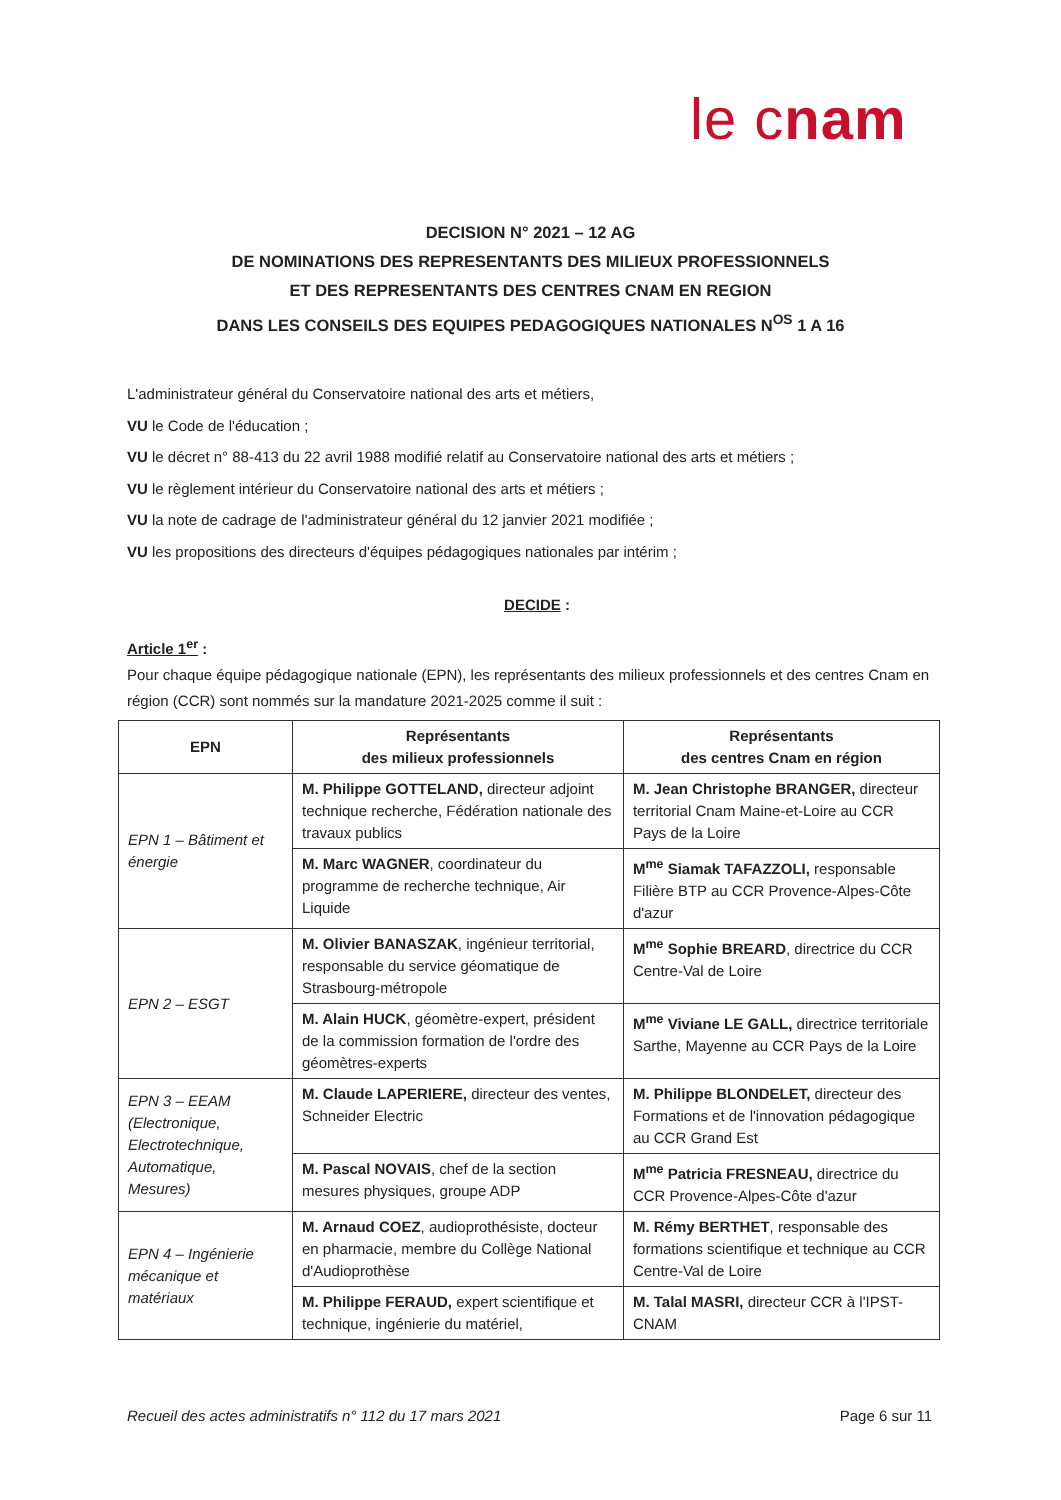le cnam
DECISION N° 2021 – 12 AG
DE NOMINATIONS DES REPRESENTANTS DES MILIEUX PROFESSIONNELS
ET DES REPRESENTANTS DES CENTRES CNAM EN REGION
DANS LES CONSEILS DES EQUIPES PEDAGOGIQUES NATIONALES N<sup>OS</sup> 1 A 16
L'administrateur général du Conservatoire national des arts et métiers,
VU le Code de l'éducation ;
VU le décret n° 88-413 du 22 avril 1988 modifié relatif au Conservatoire national des arts et métiers ;
VU le règlement intérieur du Conservatoire national des arts et métiers ;
VU la note de cadrage de l'administrateur général du 12 janvier 2021 modifiée ;
VU les propositions des directeurs d'équipes pédagogiques nationales par intérim ;
DECIDE :
Article 1<sup>er</sup> :
Pour chaque équipe pédagogique nationale (EPN), les représentants des milieux professionnels et des centres Cnam en région (CCR) sont nommés sur la mandature 2021-2025 comme il suit :
| EPN | Représentants des milieux professionnels | Représentants des centres Cnam en région |
| --- | --- | --- |
| EPN 1 – Bâtiment et énergie | M. Philippe GOTTELAND, directeur adjoint technique recherche, Fédération nationale des travaux publics | M. Jean Christophe BRANGER, directeur territorial Cnam Maine-et-Loire au CCR Pays de la Loire |
| | M. Marc WAGNER , coordinateur du programme de recherche technique, Air Liquide | M<sup>me</sup> Siamak TAFAZZOLI, responsable Filière BTP au CCR Provence-Alpes-Côte d'azur |
| EPN 2 – ESGT | M. Olivier BANASZAK , ingénieur territorial, responsable du service géomatique de Strasbourg-métropole | M<sup>me</sup> Sophie BREARD , directrice du CCR Centre-Val de Loire |
| | M. Alain HUCK , géomètre-expert, président de la commission formation de l'ordre des géomètres-experts | M<sup>me</sup> Viviane LE GALL, directrice territoriale Sarthe, Mayenne au CCR Pays de la Loire |
| EPN 3 – EEAM (Electronique, Electrotechnique, Automatique, Mesures) | M. Claude LAPERIERE, directeur des ventes, Schneider Electric | M. Philippe BLONDELET, directeur des Formations et de l'innovation pédagogique au CCR Grand Est |
| | M. Pascal NOVAIS , chef de la section mesures physiques, groupe ADP | M<sup>me</sup> Patricia FRESNEAU, directrice du CCR Provence-Alpes-Côte d'azur |
| EPN 4 – Ingénierie mécanique et matériaux | M. Arnaud COEZ , audioprothésiste, docteur en pharmacie, membre du Collège National d'Audioprothèse | M. Rémy BERTHET , responsable des formations scientifique et technique au CCR Centre-Val de Loire |
| | M. Philippe FERAUD, expert scientifique et technique, ingénierie du matériel, | M. Talal MASRI, directeur CCR à l'IPST-CNAM |
Recueil des actes administratifs n° 112 du 17 mars 2021 Page 6 sur 11